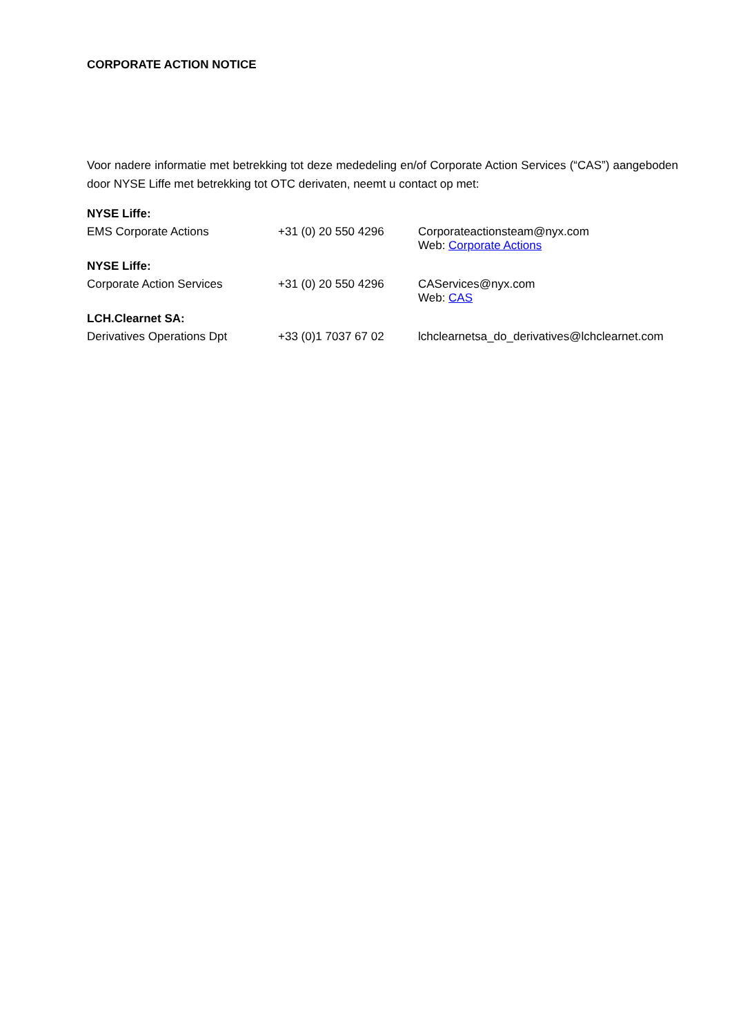CORPORATE ACTION NOTICE
Voor nadere informatie met betrekking tot deze mededeling en/of Corporate Action Services (“CAS”) aangeboden door NYSE Liffe met betrekking tot OTC derivaten, neemt u contact op met:
| NYSE Liffe: | | |
| EMS Corporate Actions | +31 (0) 20 550 4296 | Corporateactionsteam@nyx.com Web: Corporate Actions |
| NYSE Liffe: | | |
| Corporate Action Services | +31 (0) 20 550 4296 | CAServices@nyx.com Web: CAS |
| LCH.Clearnet SA: | | |
| Derivatives Operations Dpt | +33 (0)1 7037 67 02 | lchclearnetsa_do_derivatives@lchclearnet.com |